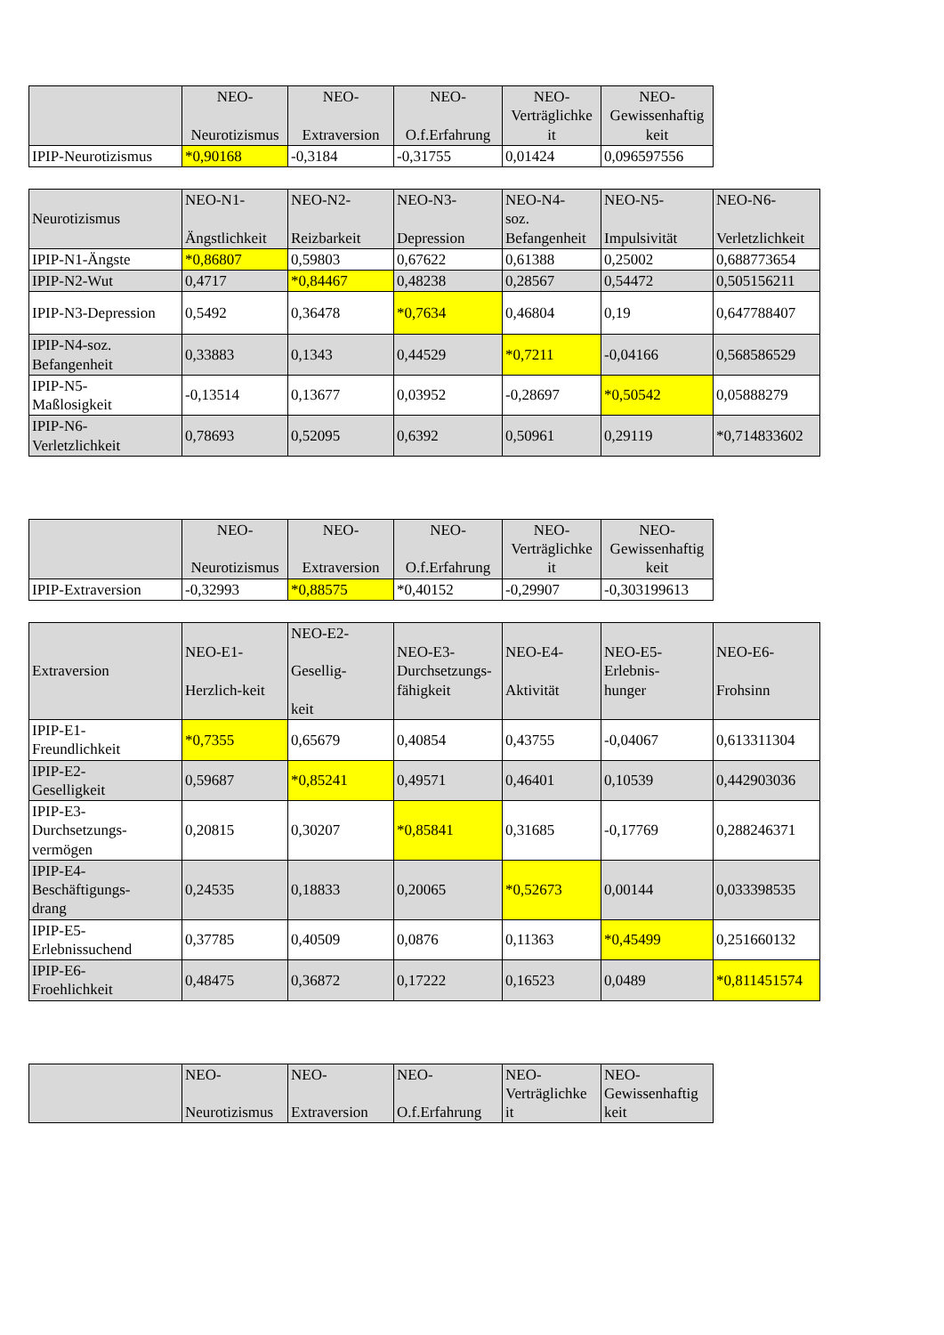| | NEO- Neurotizismus | NEO- Extraversion | NEO- O.f.Erfahrung | NEO- Verträglichke it | NEO- Gewissenhaftig keit |
| --- | --- | --- | --- | --- | --- |
| IPIP-Neurotizismus | *0,90168 | -0,3184 | -0,31755 | 0,01424 | 0,096597556 |
| Neurotizismus | NEO-N1- Ängstlichkeit | NEO-N2- Reizbarkeit | NEO-N3- Depression | NEO-N4- soz. Befangenheit | NEO-N5- Impulsivität | NEO-N6- Verletzlichkeit |
| --- | --- | --- | --- | --- | --- | --- |
| IPIP-N1-Ängste | *0,86807 | 0,59803 | 0,67622 | 0,61388 | 0,25002 | 0,688773654 |
| IPIP-N2-Wut | 0,4717 | *0,84467 | 0,48238 | 0,28567 | 0,54472 | 0,505156211 |
| IPIP-N3-Depression | 0,5492 | 0,36478 | *0,7634 | 0,46804 | 0,19 | 0,647788407 |
| IPIP-N4-soz. Befangenheit | 0,33883 | 0,1343 | 0,44529 | *0,7211 | -0,04166 | 0,568586529 |
| IPIP-N5- Maßlosigkeit | -0,13514 | 0,13677 | 0,03952 | -0,28697 | *0,50542 | 0,05888279 |
| IPIP-N6- Verletzlichkeit | 0,78693 | 0,52095 | 0,6392 | 0,50961 | 0,29119 | *0,714833602 |
| | NEO- Neurotizismus | NEO- Extraversion | NEO- O.f.Erfahrung | NEO- Verträglichke it | NEO- Gewissenhaftig keit |
| --- | --- | --- | --- | --- | --- |
| IPIP-Extraversion | -0,32993 | *0,88575 | *0,40152 | -0,29907 | -0,303199613 |
| Extraversion | NEO-E1- Herzlich-keit | NEO-E2- Gesellig- keit | NEO-E3- Durchsetzungs- fähigkeit | NEO-E4- Aktivität | NEO-E5- Erlebnis- hunger | NEO-E6- Frohsinn |
| --- | --- | --- | --- | --- | --- | --- |
| IPIP-E1- Freundlichkeit | *0,7355 | 0,65679 | 0,40854 | 0,43755 | -0,04067 | 0,613311304 |
| IPIP-E2- Geselligkeit | 0,59687 | *0,85241 | 0,49571 | 0,46401 | 0,10539 | 0,442903036 |
| IPIP-E3- Durchsetzungs- vermögen | 0,20815 | 0,30207 | *0,85841 | 0,31685 | -0,17769 | 0,288246371 |
| IPIP-E4- Beschäftigungs- drang | 0,24535 | 0,18833 | 0,20065 | *0,52673 | 0,00144 | 0,033398535 |
| IPIP-E5- Erlebnissuchend | 0,37785 | 0,40509 | 0,0876 | 0,11363 | *0,45499 | 0,251660132 |
| IPIP-E6- Froehlichkeit | 0,48475 | 0,36872 | 0,17222 | 0,16523 | 0,0489 | *0,811451574 |
| | NEO- Neurotizismus | NEO- Extraversion | NEO- O.f.Erfahrung | NEO- Verträglichke it | NEO- Gewissenhaftig keit |
| --- | --- | --- | --- | --- | --- |